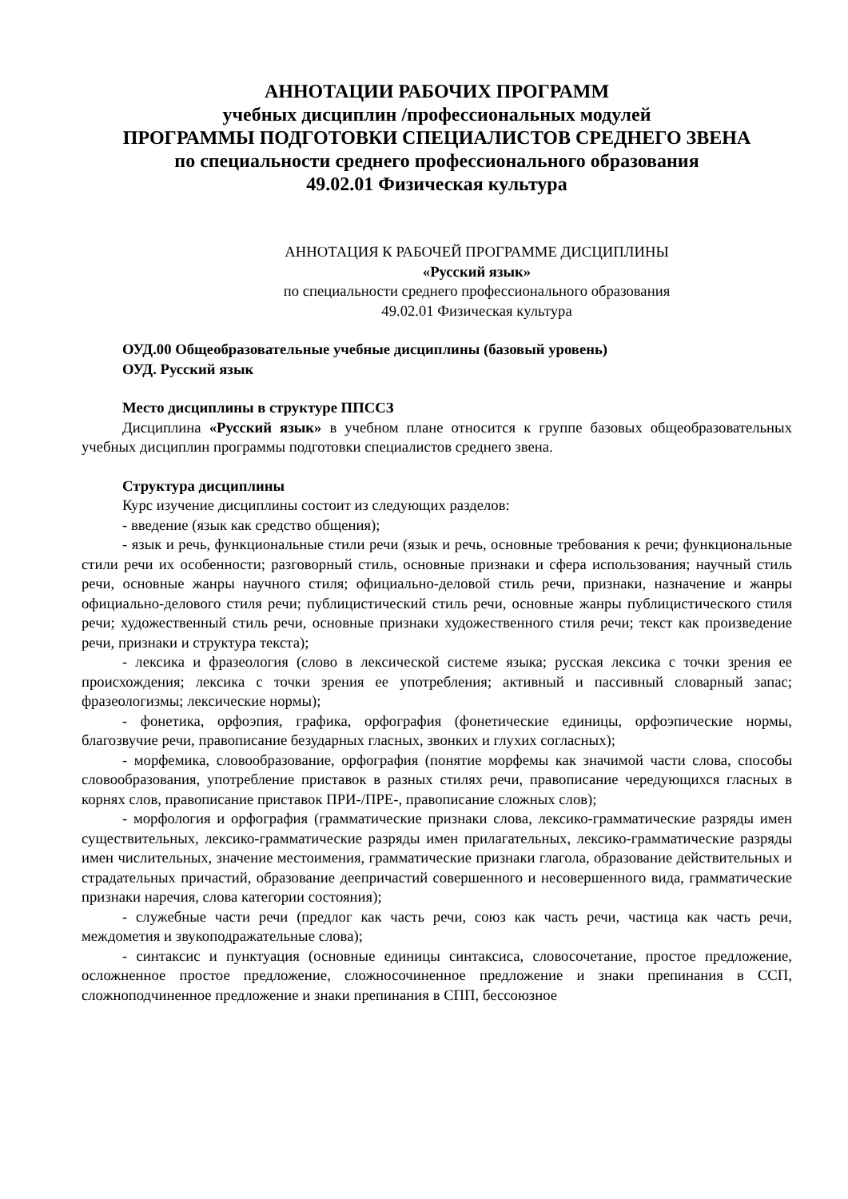АННОТАЦИИ РАБОЧИХ ПРОГРАММ
учебных дисциплин /профессиональных модулей
ПРОГРАММЫ ПОДГОТОВКИ СПЕЦИАЛИСТОВ СРЕДНЕГО ЗВЕНА
по специальности среднего профессионального образования
49.02.01 Физическая культура
АННОТАЦИЯ К РАБОЧЕЙ ПРОГРАММЕ ДИСЦИПЛИНЫ
«Русский язык»
по специальности среднего профессионального образования
49.02.01 Физическая культура
ОУД.00 Общеобразовательные учебные дисциплины (базовый уровень)
ОУД. Русский язык
Место дисциплины в структуре ППССЗ
Дисциплина «Русский язык» в учебном плане относится к группе базовых общеобразовательных учебных дисциплин программы подготовки специалистов среднего звена.
Структура дисциплины
Курс изучение дисциплины состоит из следующих разделов:
- введение (язык как средство общения);
- язык и речь, функциональные стили речи (язык и речь, основные требования к речи; функциональные стили речи их особенности; разговорный стиль, основные признаки и сфера использования; научный стиль речи, основные жанры научного стиля; официально-деловой стиль речи, признаки, назначение и жанры официально-делового стиля речи; публицистический стиль речи, основные жанры публицистического стиля речи; художественный стиль речи, основные признаки художественного стиля речи; текст как произведение речи, признаки и структура текста);
- лексика и фразеология (слово в лексической системе языка; русская лексика с точки зрения ее происхождения; лексика с точки зрения ее употребления; активный и пассивный словарный запас; фразеологизмы; лексические нормы);
- фонетика, орфоэпия, графика, орфография (фонетические единицы, орфоэпические нормы, благозвучие речи, правописание безударных гласных, звонких и глухих согласных);
- морфемика, словообразование, орфография (понятие морфемы как значимой части слова, способы словообразования, употребление приставок в разных стилях речи, правописание чередующихся гласных в корнях слов, правописание приставок ПРИ-/ПРЕ-, правописание сложных слов);
- морфология и орфография (грамматические признаки слова, лексико-грамматические разряды имен существительных, лексико-грамматические разряды имен прилагательных, лексико-грамматические разряды имен числительных, значение местоимения, грамматические признаки глагола, образование действительных и страдательных причастий, образование деепричастий совершенного и несовершенного вида, грамматические признаки наречия, слова категории состояния);
- служебные части речи (предлог как часть речи, союз как часть речи, частица как часть речи, междометия и звукоподражательные слова);
- синтаксис и пунктуация (основные единицы синтаксиса, словосочетание, простое предложение, осложненное простое предложение, сложносочиненное предложение и знаки препинания в ССП, сложноподчиненное предложение и знаки препинания в СПП, бессоюзное